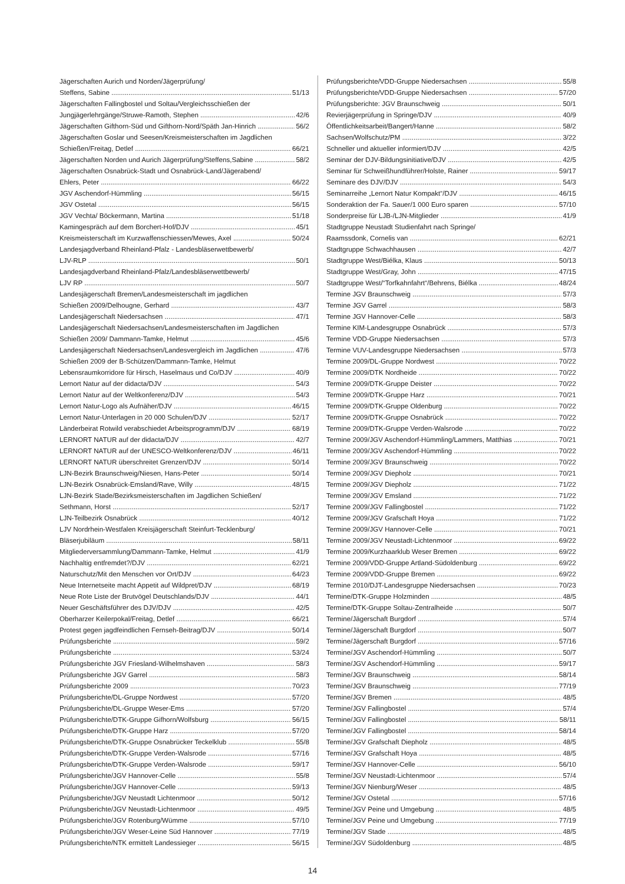Jägerschaften Aurich und Norden/Jägerprüfung/
Steffens, Sabine 51/13
Jägerschaften Fallingbostel und Soltau/Vergleichsschießen der
Jungjägerlehrgänge/Struwe-Ramoth, Stephen 42/6
Jägerschaften Gifthorn-Süd und Gifthorn-Nord/Späth Jan-Hinrich 56/2
Jägerschaften Goslar und Seesen/Kreismeisterschaften im Jagdlichen
Schießen/Freitag, Detlef 66/21
Jägerschaften Norden und Aurich Jägerprüfung/Steffens,Sabine 58/2
Jägerschaften Osnabrück-Stadt und Osnabrück-Land/Jägerabend/
Ehlers, Peter 66/22
JGV Aschendorf-Hümmling 56/15
JGV Ostetal 56/15
JGV Vechta/ Böckermann, Martina 51/18
Kamingespräch auf dem Borchert-Hof/DJV 45/1
Kreismeisterschaft im Kurzwaffenschiessen/Mewes, Axel 50/24
Landesjagdverband Rheinland-Pfalz - Landesbläserwettbewerb/
LJV-RLP 50/1
Landesjagdverband Rheinland-Pfalz/Landesbläserwettbewerb/
LJV RP 50/7
Landesjägerschaft Bremen/Landesmeisterschaft im jagdlichen
Schießen 2009/Delhougne, Gerhard 43/7
Landesjägerschaft Niedersachsen 47/1
Landesjägerschaft Niedersachsen/Landesmeisterschaften im Jagdlichen
Schießen 2009/ Dammann-Tamke, Helmut 45/6
Landesjägerschaft Niedersachsen/Landesvergleich im Jagdlichen 47/6
Schießen 2009 der B-Schützen/Dammann-Tamke, Helmut
Lebensraumkorridore für Hirsch, Haselmaus und Co/DJV 40/9
Lernort Natur auf der didacta/DJV 54/3
Lernort Natur auf der Weltkonferenz/DJV 54/3
Lernort Natur-Logo als Aufnäher/DJV 46/15
Lernort Natur-Unterlagen in 20 000 Schulen/DJV 52/17
Länderbeirat Rotwild verabschiedet Arbeitsprogramm/DJV 68/19
LERNORT NATUR auf der didacta/DJV 42/7
LERNORT NATUR auf der UNESCO-Weltkonferenz/DJV 46/11
LERNORT NATUR überschreitet Grenzen/DJV 50/14
LJN-Bezirk Braunschweig/Niesen, Hans-Peter 50/14
LJN-Bezirk Osnabrück-Emsland/Rave, Willy 48/15
LJN-Bezirk Stade/Bezirksmeisterschaften im Jagdlichen Schießen/
Sethmann, Horst 52/17
LJN-Teilbezirk Osnabrück 40/12
LJV Nordrhein-Westfalen Kreisjägerschaft Steinfurt-Tecklenburg/
Bläserjubiläum 58/11
Mitgliederversammlung/Dammann-Tamke, Helmut 41/9
Nachhaltig entfremdet?/DJV 62/21
Naturschutz/Mit den Menschen vor Ort/DJV 64/23
Neue Internetseite macht Appetit auf Wildpret/DJV 68/19
Neue Rote Liste der Brutvögel Deutschlands/DJV 44/1
Neuer Geschäftsführer des DJV/DJV 42/5
Oberharzer Keilerpokal/Freitag, Detlef 66/21
Protest gegen jagdfeindlichen Fernseh-Beitrag/DJV 50/14
Prüfungsberichte 59/2
Prüfungsberichte 53/24
Prüfungsberichte JGV Friesland-Wilhelmshaven 58/3
Prüfungsberichte JGV Garrel 58/3
Prüfungsberichte 2009 70/23
Prüfungsberichte/DL-Gruppe Nordwest 57/20
Prüfungsberichte/DL-Gruppe Weser-Ems 57/20
Prüfungsberichte/DTK-Gruppe Gifhorn/Wolfsburg 56/15
Prüfungsberichte/DTK-Gruppe Harz 57/20
Prüfungsberichte/DTK-Gruppe Osnabrücker Teckelklub 55/8
Prüfungsberichte/DTK-Gruppe Verden-Walsrode 57/16
Prüfungsberichte/DTK-Gruppe Verden-Walsrode 59/17
Prüfungsberichte/JGV Hannover-Celle 55/8
Prüfungsberichte/JGV Hannover-Celle 59/13
Prüfungsberichte/JGV Neustadt Lichtenmoor 50/12
Prüfungsberichte/JGV Neustadt-Lichtenmoor 49/5
Prüfungsberichte/JGV Rotenburg/Wümme 57/10
Prüfungsberichte/JGV Weser-Leine Süd Hannover 77/19
Prüfungsberichte/NTK ermittelt Landessieger 56/15
Prüfungsberichte/VDD-Gruppe Niedersachsen 55/8
Prüfungsberichte/VDD-Gruppe Niedersachsen 57/20
Prüfungsberichte: JGV Braunschweig 50/1
Revierjägerprüfung in Springe/DJV 40/9
Öffentlichkeitsarbeit/Bangert/Hanne 58/2
Sachsen/Wolfschutz/PM 3/22
Schneller und aktueller informiert/DJV 42/5
Seminar der DJV-Bildungsinitiative/DJV 42/5
Seminar für Schweißhundführer/Holste, Rainer 59/17
Seminare des DJV/DJV 54/3
Seminarreihe „Lernort Natur Kompakt“/DJV 46/15
Sonderaktion der Fa. Sauer/1 000 Euro sparen 57/10
Sonderpreise für LJB-/LJN-Mitglieder 41/9
Stadtgruppe Neustadt Studienfahrt nach Springe/
Raamssdonk, Cornelis van 62/21
Stadtgruppe Schwachhausen 42/7
Stadtgruppe West/Biélka, Klaus 50/13
Stadtgruppe West/Gray, John 47/15
Stadtgruppe West/“Torfkahnfahrt“/Behrens, Biélka 48/24
Termine JGV Braunschweig 57/3
Termine JGV Garrel 58/3
Termine JGV Hannover-Celle 58/3
Termine KIM-Landesgruppe Osnabrück 57/3
Termine VDD-Gruppe Niedersachsen 57/3
Termine VUV-Landesgruppe Niedersachsen 57/3
Termine 2009/DL-Gruppe Nordwest 70/22
Termine 2009/DTK Nordheide 70/22
Termine 2009/DTK-Gruppe Deister 70/22
Termine 2009/DTK-Gruppe Harz 70/21
Termine 2009/DTK-Gruppe Oldenburg 70/22
Termine 2009/DTK-Gruppe Osnabrück 70/22
Termine 2009/DTK-Gruppe Verden-Walsrode 70/22
Termine 2009/JGV Aschendorf-Hümmling/Lammers, Matthias 70/21
Termine 2009/JGV Aschendorf-Hümmling 70/22
Termine 2009/JGV Braunschweig 70/22
Termine 2009/JGV Diepholz 70/21
Termine 2009/JGV Diepholz 71/22
Termine 2009/JGV Emsland 71/22
Termine 2009/JGV Fallingbostel 71/22
Termine 2009/JGV Grafschaft Hoya 71/22
Termine 2009/JGV Hannover-Celle 70/21
Termine 2009/JGV Neustadt-Lichtenmoor 69/22
Termine 2009/Kurzhaarklub Weser Bremen 69/22
Termine 2009/VDD-Gruppe Artland-Südoldenburg 69/22
Termine 2009/VDD-Gruppe Bremen 69/22
Termine 2010/DJT-Landesgruppe Niedersachsen 70/23
Termine/DTK-Gruppe Holzminden 48/5
Termine/DTK-Gruppe Soltau-Zentralheide 50/7
Termine/Jägerschaft Burgdorf 57/4
Termine/Jägerschaft Burgdorf 50/7
Termine/Jägerschaft Burgdorf 57/16
Termine/JGV Aschendorf-Hümmling 50/7
Termine/JGV Aschendorf-Hümmling 59/17
Termine/JGV Braunschweig 58/14
Termine/JGV Braunschweig 77/19
Termine/JGV Bremen 48/5
Termine/JGV Fallingbostel 57/4
Termine/JGV Fallingbostel 58/11
Termine/JGV Fallingbostel 58/14
Termine/JGV Grafschaft Diepholz 48/5
Termine/JGV Grafschaft Hoya 48/5
Termine/JGV Hannover-Celle 56/10
Termine/JGV Neustadt-Lichtenmoor 57/4
Termine/JGV Nienburg/Weser 48/5
Termine/JGV Ostetal 57/16
Termine/JGV Peine und Umgebung 48/5
Termine/JGV Peine und Umgebung 77/19
Termine/JGV Stade 48/5
Termine/JGV Südoldenburg 48/5
14